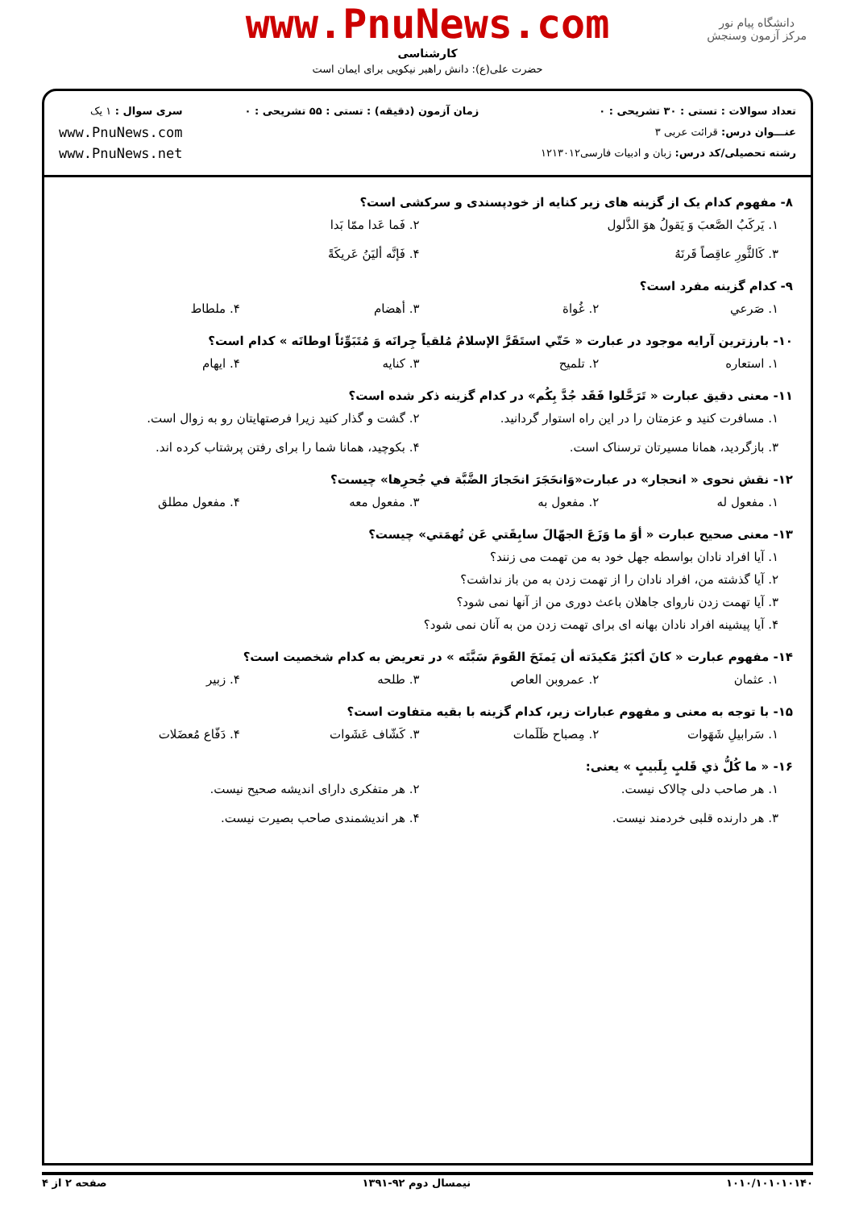دانشگاه پیام نور
مرکز آزمون وسنجش
www.PnuNews.com
کارشناسی
حضرت علی(ع): دانش راهبر نیکویی برای ایمان است
تعداد سوالات : تستی : ۳۰ تشریحی : ۰
عنـــوان درس: قرائت عربی ۳
رشته تحصیلی/کد درس: زبان و ادبیات فارسی۱۲۱۳۰۱۲
زمان آزمون (دقیقه) : تستی : ۵۵ تشریحی : ۰
سری سوال : ۱ یک
www.PnuNews.com
www.PnuNews.net
۸- مفهوم کدام یک از گزینه های زیر کنایه از خودپسندی و سرکشی است؟
۱. يَركَبُ الصَّعبَ وَ يَقولُ هوَ الذَّلول ۲. فَما عَدا ممّا بَدا
۳. كَالثَّورِ عاقِصاً قَرنَهُ ۴. فَإنَّه أليَنُ عَريكَةً
۹- کدام گزینه مفرد است؟
۱. صَرعي ۲. غُواة ۳. أهضام ۴. ملطاط
۱۰- بارزترین آرایه موجود در عبارت « حَتّي استَقَرَّ الإسلامُ مُلقياً جِرانَه وَ مُتَبَوِّئاً اوطانَه » کدام است؟
۱. استعاره ۲. تلمیح ۳. کنایه ۴. ایهام
۱۱- معنی دقیق عبارت « تَرَحَّلوا فَقَد جُدَّ بِكُم» در کدام گزینه ذکر شده است؟
۱. مسافرت کنید و عزمتان را در این راه استوار گردانید. ۲. گشت و گذار کنید زیرا فرصتهایتان رو به زوال است.
۳. بازگردید، همانا مسیرتان ترسناک است. ۴. بکوچید، همانا شما را برای رفتن پرشتاب کرده اند.
۱۲- نقش نحوی « انحجار» در عبارت«وَانحَجَرَ انحَجارَ الضَّبَّة في جُحرِها» چیست؟
۱. مفعول له ۲. مفعول به ۳. مفعول معه ۴. مفعول مطلق
۱۳- معنی صحیح عبارت « أوَ ما وَزَعَ الجهّالَ سابِقَتي عَن تُهمَتي» چیست؟
۱. آیا افراد نادان بواسطه جهل خود به من تهمت می زنند؟
۲. آیا گذشته من، افراد نادان را از تهمت زدن به من باز نداشت؟
۳. آیا تهمت زدن ناروای جاهلان باعث دوری من از آنها نمی شود؟
۴. آیا پیشینه افراد نادان بهانه ای برای تهمت زدن من به آنان نمی شود؟
۱۴- مفهوم عبارت « كانَ أكبَرُ مَكيدَته أن يَمنَحَ القَومَ سَبَّتَه » در تعریض به کدام شخصیت است؟
۱. عثمان ۲. عمروبن العاص ۳. طلحه ۴. زبیر
۱۵- با توجه به معنی و مفهوم عبارات زیر، کدام گزینه با بقیه متفاوت است؟
۱. سَرابيلِ شَهَوات ۲. مِصباح ظَلَمات ۳. كَشّاف عَشَوات ۴. دَفّاع مُعضَلات
۱۶- « ما كُلُّ ذي قَلبٍ بِلَبيبٍ » یعنی:
۱. هر صاحب دلی چالاک نیست. ۲. هر متفکری دارای اندیشه صحیح نیست.
۳. هر دارنده قلبی خردمند نیست. ۴. هر اندیشمندی صاحب بصیرت نیست.
۱۰۱۰/۱۰۱۰۱۰۱۴۰ نیمسال دوم ۹۲-۱۳۹۱ صفحه ۲ از ۴